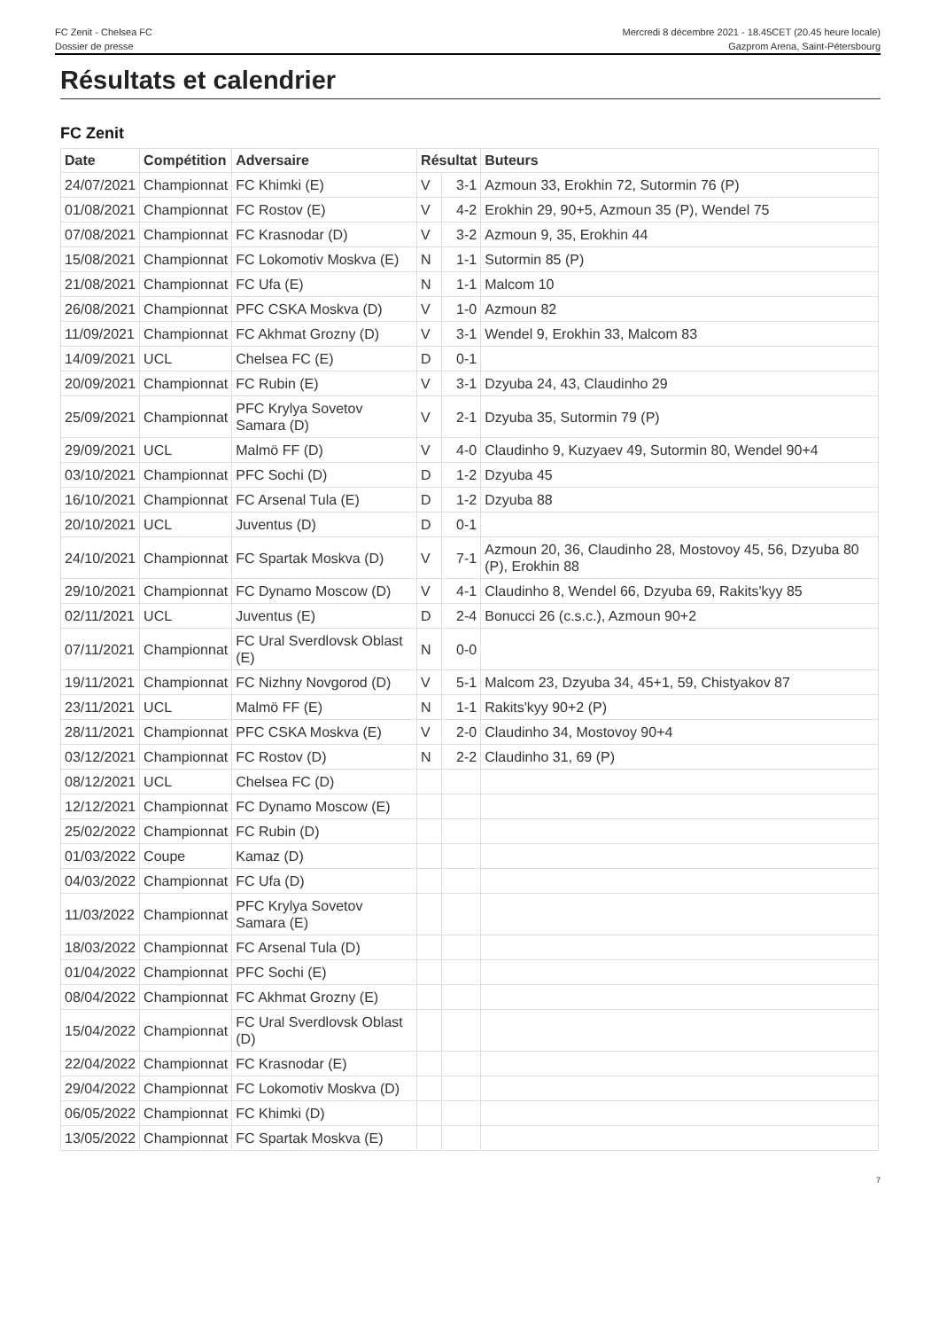FC Zenit - Chelsea FC
Dossier de presse
Mercredi 8 décembre 2021 - 18.45CET (20.45 heure locale)
Gazprom Arena, Saint-Pétersbourg
Résultats et calendrier
FC Zenit
| Date | Compétition | Adversaire | Résultat | | Buteurs |
| --- | --- | --- | --- | --- | --- |
| 24/07/2021 | Championnat | FC Khimki (E) | V | 3-1 | Azmoun 33, Erokhin 72, Sutormin 76 (P) |
| 01/08/2021 | Championnat | FC Rostov (E) | V | 4-2 | Erokhin 29, 90+5, Azmoun 35 (P), Wendel 75 |
| 07/08/2021 | Championnat | FC Krasnodar (D) | V | 3-2 | Azmoun 9, 35, Erokhin 44 |
| 15/08/2021 | Championnat | FC Lokomotiv Moskva (E) | N | 1-1 | Sutormin 85 (P) |
| 21/08/2021 | Championnat | FC Ufa (E) | N | 1-1 | Malcom 10 |
| 26/08/2021 | Championnat | PFC CSKA Moskva (D) | V | 1-0 | Azmoun 82 |
| 11/09/2021 | Championnat | FC Akhmat Grozny (D) | V | 3-1 | Wendel 9, Erokhin 33, Malcom 83 |
| 14/09/2021 | UCL | Chelsea FC (E) | D | 0-1 | |
| 20/09/2021 | Championnat | FC Rubin (E) | V | 3-1 | Dzyuba 24, 43, Claudinho 29 |
| 25/09/2021 | Championnat | PFC Krylya Sovetov Samara (D) | V | 2-1 | Dzyuba 35, Sutormin 79 (P) |
| 29/09/2021 | UCL | Malmö FF (D) | V | 4-0 | Claudinho 9, Kuzyaev 49, Sutormin 80, Wendel 90+4 |
| 03/10/2021 | Championnat | PFC Sochi (D) | D | 1-2 | Dzyuba 45 |
| 16/10/2021 | Championnat | FC Arsenal Tula (E) | D | 1-2 | Dzyuba 88 |
| 20/10/2021 | UCL | Juventus (D) | D | 0-1 | |
| 24/10/2021 | Championnat | FC Spartak Moskva (D) | V | 7-1 | Azmoun 20, 36, Claudinho 28, Mostovoy 45, 56, Dzyuba 80 (P), Erokhin 88 |
| 29/10/2021 | Championnat | FC Dynamo Moscow (D) | V | 4-1 | Claudinho 8, Wendel 66, Dzyuba 69, Rakits'kyy 85 |
| 02/11/2021 | UCL | Juventus (E) | D | 2-4 | Bonucci 26 (c.s.c.), Azmoun 90+2 |
| 07/11/2021 | Championnat | FC Ural Sverdlovsk Oblast (E) | N | 0-0 | |
| 19/11/2021 | Championnat | FC Nizhny Novgorod (D) | V | 5-1 | Malcom 23, Dzyuba 34, 45+1, 59, Chistyakov 87 |
| 23/11/2021 | UCL | Malmö FF (E) | N | 1-1 | Rakits'kyy 90+2 (P) |
| 28/11/2021 | Championnat | PFC CSKA Moskva (E) | V | 2-0 | Claudinho 34, Mostovoy 90+4 |
| 03/12/2021 | Championnat | FC Rostov (D) | N | 2-2 | Claudinho 31, 69 (P) |
| 08/12/2021 | UCL | Chelsea FC (D) | | | |
| 12/12/2021 | Championnat | FC Dynamo Moscow (E) | | | |
| 25/02/2022 | Championnat | FC Rubin (D) | | | |
| 01/03/2022 | Coupe | Kamaz (D) | | | |
| 04/03/2022 | Championnat | FC Ufa (D) | | | |
| 11/03/2022 | Championnat | PFC Krylya Sovetov Samara (E) | | | |
| 18/03/2022 | Championnat | FC Arsenal Tula (D) | | | |
| 01/04/2022 | Championnat | PFC Sochi (E) | | | |
| 08/04/2022 | Championnat | FC Akhmat Grozny (E) | | | |
| 15/04/2022 | Championnat | FC Ural Sverdlovsk Oblast (D) | | | |
| 22/04/2022 | Championnat | FC Krasnodar (E) | | | |
| 29/04/2022 | Championnat | FC Lokomotiv Moskva (D) | | | |
| 06/05/2022 | Championnat | FC Khimki (D) | | | |
| 13/05/2022 | Championnat | FC Spartak Moskva (E) | | | |
7